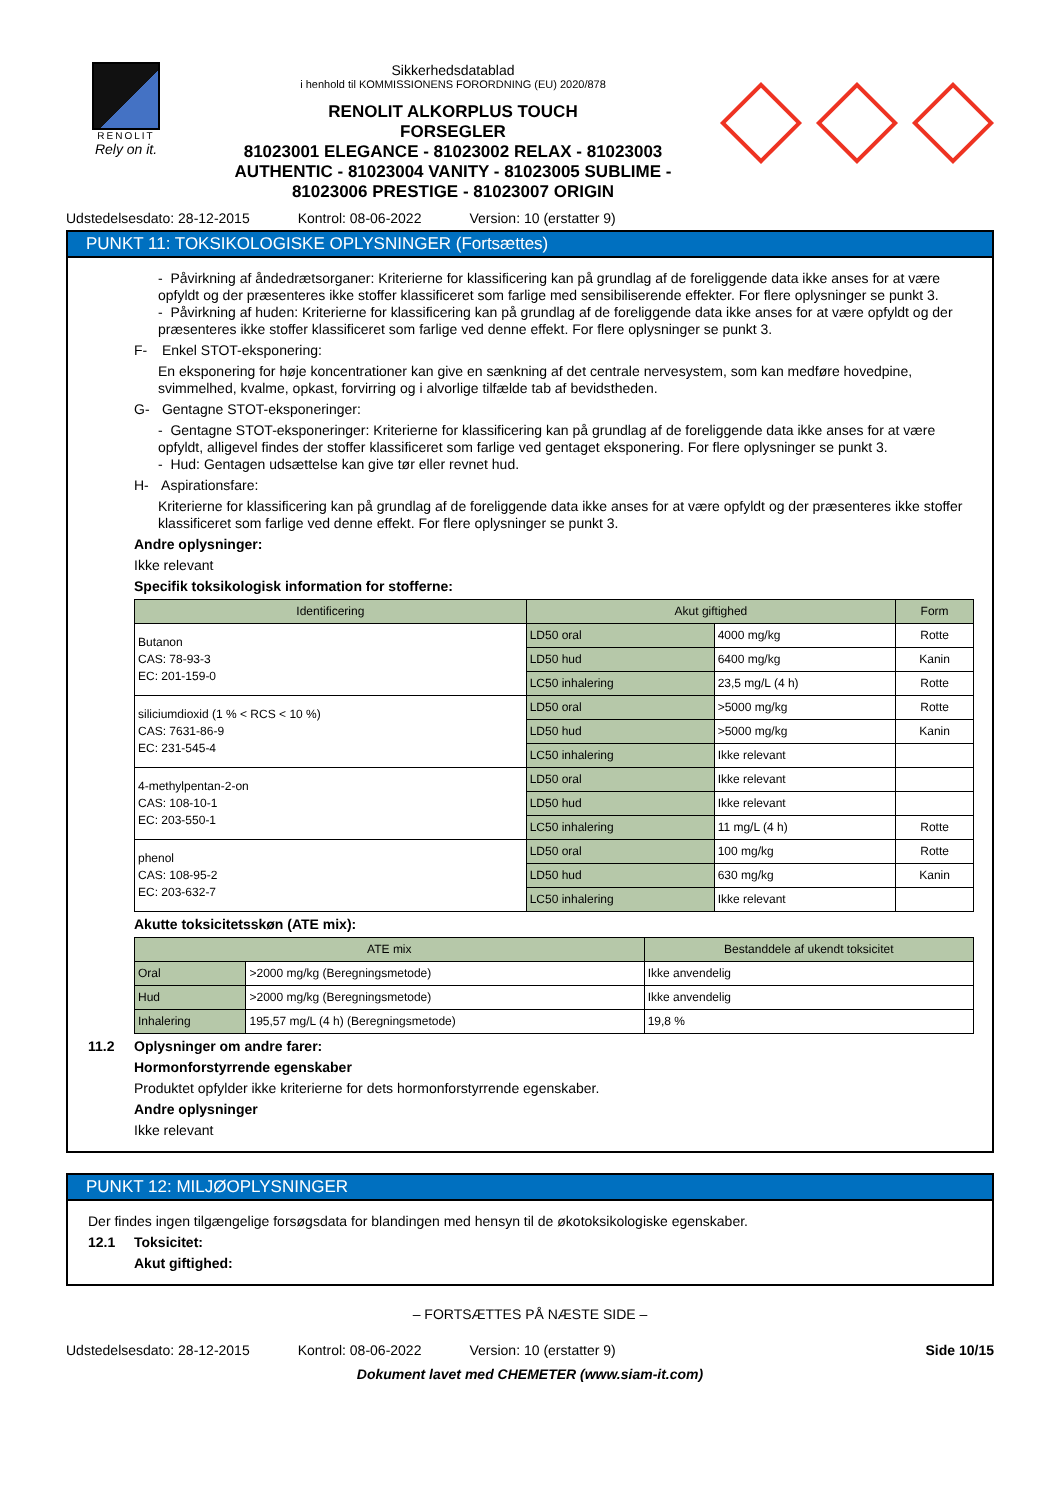RENOLIT
Rely on it.
Sikkerhedsdatablad
i henhold til KOMMISSIONENS FORORDNING (EU) 2020/878
RENOLIT ALKORPLUS TOUCH
FORSEGLER
81023001 ELEGANCE - 81023002 RELAX - 81023003
AUTHENTIC - 81023004 VANITY - 81023005 SUBLIME -
81023006 PRESTIGE - 81023007 ORIGIN
Udstedelsesdato: 28-12-2015 Kontrol: 08-06-2022 Version: 10 (erstatter 9)
PUNKT 11: TOKSIKOLOGISKE OPLYSNINGER (Fortsættes)
- Påvirkning af åndedrætsorganer: Kriterierne for klassificering kan på grundlag af de foreliggende data ikke anses for at være opfyldt og der præsenteres ikke stoffer klassificeret som farlige med sensibiliserende effekter. For flere oplysninger se punkt 3.
- Påvirkning af huden: Kriterierne for klassificering kan på grundlag af de foreliggende data ikke anses for at være opfyldt og der præsenteres ikke stoffer klassificeret som farlige ved denne effekt. For flere oplysninger se punkt 3.
F- Enkel STOT-eksponering:
En eksponering for høje koncentrationer kan give en sænkning af det centrale nervesystem, som kan medføre hovedpine, svimmelhed, kvalme, opkast, forvirring og i alvorlige tilfælde tab af bevidstheden.
G- Gentagne STOT-eksponeringer:
- Gentagne STOT-eksponeringer: Kriterierne for klassificering kan på grundlag af de foreliggende data ikke anses for at være opfyldt, alligevel findes der stoffer klassificeret som farlige ved gentaget eksponering. For flere oplysninger se punkt 3.
- Hud: Gentagen udsættelse kan give tør eller revnet hud.
H- Aspirationsfare:
Kriterierne for klassificering kan på grundlag af de foreliggende data ikke anses for at være opfyldt og der præsenteres ikke stoffer klassificeret som farlige ved denne effekt. For flere oplysninger se punkt 3.
Andre oplysninger:
Ikke relevant
Specifik toksikologisk information for stofferne:
| Identificering | Akut giftighed | | Form |
| --- | --- | --- | --- |
| Butanon CAS: 78-93-3 EC: 201-159-0 | LD50 oral | 4000 mg/kg | Rotte |
| | LD50 hud | 6400 mg/kg | Kanin |
| | LC50 inhalering | 23,5 mg/L (4 h) | Rotte |
| siliciumdioxid (1 % < RCS < 10 %) CAS: 7631-86-9 EC: 231-545-4 | LD50 oral | >5000 mg/kg | Rotte |
| | LD50 hud | >5000 mg/kg | Kanin |
| | LC50 inhalering | Ikke relevant | |
| 4-methylpentan-2-on CAS: 108-10-1 EC: 203-550-1 | LD50 oral | Ikke relevant | |
| | LD50 hud | Ikke relevant | |
| | LC50 inhalering | 11 mg/L (4 h) | Rotte |
| phenol CAS: 108-95-2 EC: 203-632-7 | LD50 oral | 100 mg/kg | Rotte |
| | LD50 hud | 630 mg/kg | Kanin |
| | LC50 inhalering | Ikke relevant | |
Akutte toksicitetsskøn (ATE mix):
| ATE mix | | Bestanddele af ukendt toksicitet |
| --- | --- | --- |
| Oral | >2000 mg/kg (Beregningsmetode) | Ikke anvendelig |
| Hud | >2000 mg/kg (Beregningsmetode) | Ikke anvendelig |
| Inhalering | 195,57 mg/L (4 h) (Beregningsmetode) | 19,8 % |
11.2 Oplysninger om andre farer:
Hormonforstyrrende egenskaber
Produktet opfylder ikke kriterierne for dets hormonforstyrrende egenskaber.
Andre oplysninger
Ikke relevant
PUNKT 12: MILJØOPLYSNINGER
Der findes ingen tilgængelige forsøgsdata for blandingen med hensyn til de økotoksikologiske egenskaber.
12.1 Toksicitet:
Akut giftighed:
– FORTSÆTTES PÅ NÆSTE SIDE –
Udstedelsesdato: 28-12-2015 Kontrol: 08-06-2022 Version: 10 (erstatter 9) Side 10/15
Dokument lavet med CHEMETER (www.siam-it.com)